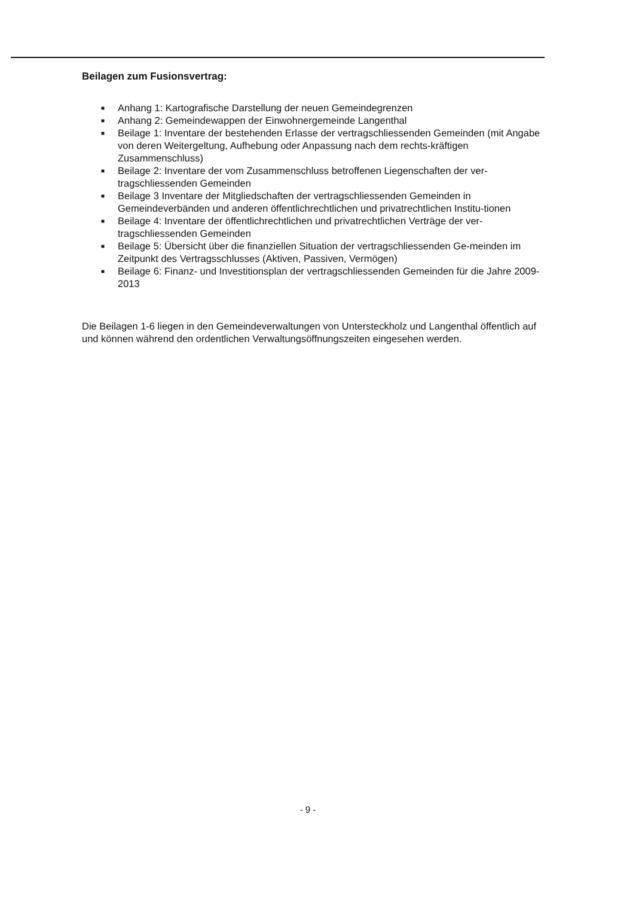Beilagen zum Fusionsvertrag:
■ Anhang 1: Kartografische Darstellung der neuen Gemeindegrenzen
■ Anhang 2: Gemeindewappen der Einwohnergemeinde Langenthal
■ Beilage 1: Inventare der bestehenden Erlasse der vertragschliessenden Gemeinden (mit Angabe von deren Weitergeltung, Aufhebung oder Anpassung nach dem rechts-kräftigen Zusammenschluss)
■ Beilage 2: Inventare der vom Zusammenschluss betroffenen Liegenschaften der ver-tragschliessenden Gemeinden
■ Beilage 3 Inventare der Mitgliedschaften der vertragschliessenden Gemeinden in Gemeindeverbänden und anderen öffentlichrechtlichen und privatrechtlichen Institu-tionen
■ Beilage 4: Inventare der öffentlichrechtlichen und privatrechtlichen Verträge der ver-tragschliessenden Gemeinden
■ Beilage 5: Übersicht über die finanziellen Situation der vertragschliessenden Ge-meinden im Zeitpunkt des Vertragsschlusses (Aktiven, Passiven, Vermögen)
■ Beilage 6: Finanz- und Investitionsplan der vertragschliessenden Gemeinden für die Jahre 2009-2013
Die Beilagen 1-6 liegen in den Gemeindeverwaltungen von Untersteckholz und Langenthal öffentlich auf und können während den ordentlichen Verwaltungsöffnungszeiten eingesehen werden.
- 9 -